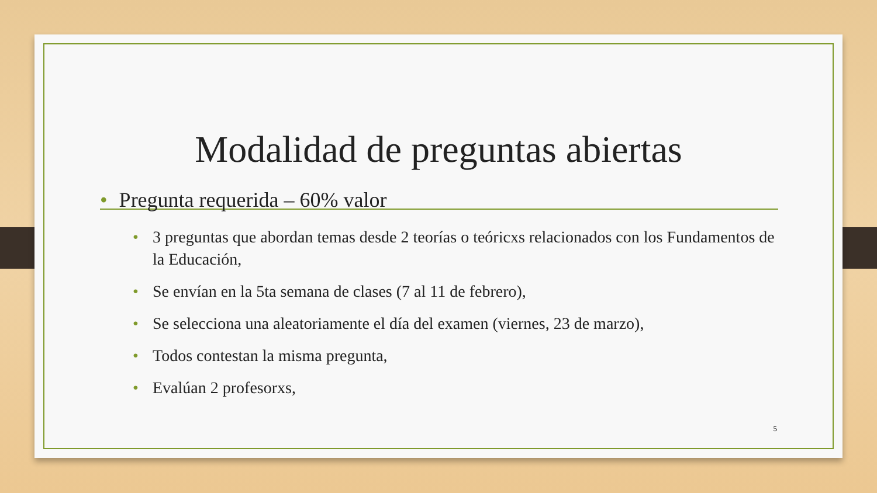Modalidad de preguntas abiertas
• Pregunta requerida – 60% valor
• 3 preguntas que abordan temas desde 2 teorías o teóricxs relacionados con los Fundamentos de la Educación,
• Se envían en la 5ta semana de clases (7 al 11 de febrero),
• Se selecciona una aleatoriamente el día del examen (viernes, 23 de marzo),
• Todos contestan la misma pregunta,
• Evalúan 2 profesorxs,
5